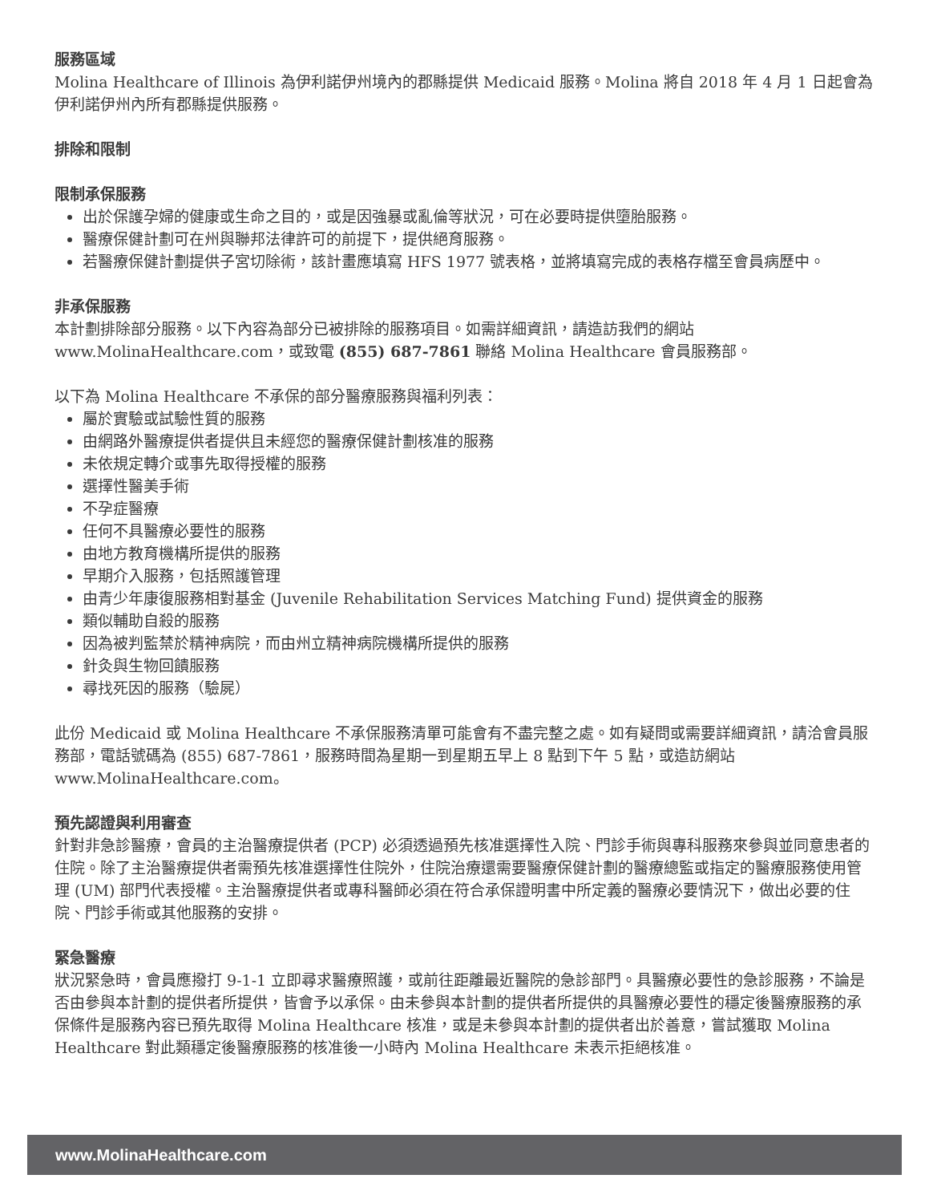服務區域
Molina Healthcare of Illinois 為伊利諾伊州境內的郡縣提供 Medicaid 服務。Molina 將自 2018 年 4 月 1 日起會為伊利諾伊州內所有郡縣提供服務。
排除和限制
限制承保服務
出於保護孕婦的健康或生命之目的，或是因強暴或亂倫等狀況，可在必要時提供墮胎服務。
醫療保健計劃可在州與聯邦法律許可的前提下，提供絕育服務。
若醫療保健計劃提供子宮切除術，該計畫應填寫 HFS 1977 號表格，並將填寫完成的表格存檔至會員病歷中。
非承保服務
本計劃排除部分服務。以下內容為部分已被排除的服務項目。如需詳細資訊，請造訪我們的網站 www.MolinaHealthcare.com，或致電 (855) 687-7861 聯絡 Molina Healthcare 會員服務部。
以下為 Molina Healthcare 不承保的部分醫療服務與福利列表：
屬於實驗或試驗性質的服務
由網路外醫療提供者提供且未經您的醫療保健計劃核准的服務
未依規定轉介或事先取得授權的服務
選擇性醫美手術
不孕症醫療
任何不具醫療必要性的服務
由地方教育機構所提供的服務
早期介入服務，包括照護管理
由青少年康復服務相對基金 (Juvenile Rehabilitation Services Matching Fund) 提供資金的服務
類似輔助自殺的服務
因為被判監禁於精神病院，而由州立精神病院機構所提供的服務
針灸與生物回饋服務
尋找死因的服務（驗屍）
此份 Medicaid 或 Molina Healthcare 不承保服務清單可能會有不盡完整之處。如有疑問或需要詳細資訊，請洽會員服務部，電話號碼為 (855) 687-7861，服務時間為星期一到星期五早上 8 點到下午 5 點，或造訪網站 www.MolinaHealthcare.com。
預先認證與利用審查
針對非急診醫療，會員的主治醫療提供者 (PCP) 必須透過預先核准選擇性入院、門診手術與專科服務來參與並同意患者的住院。除了主治醫療提供者需預先核准選擇性住院外，住院治療還需要醫療保健計劃的醫療總監或指定的醫療服務使用管理 (UM) 部門代表授權。主治醫療提供者或專科醫師必須在符合承保證明書中所定義的醫療必要情況下，做出必要的住院、門診手術或其他服務的安排。
緊急醫療
狀況緊急時，會員應撥打 9-1-1 立即尋求醫療照護，或前往距離最近醫院的急診部門。具醫療必要性的急診服務，不論是否由參與本計劃的提供者所提供，皆會予以承保。由未參與本計劃的提供者所提供的具醫療必要性的穩定後醫療服務的承保條件是服務內容已預先取得 Molina Healthcare 核准，或是未參與本計劃的提供者出於善意，嘗試獲取 Molina Healthcare 對此類穩定後醫療服務的核准後一小時內 Molina Healthcare 未表示拒絕核准。
www.MolinaHealthcare.com